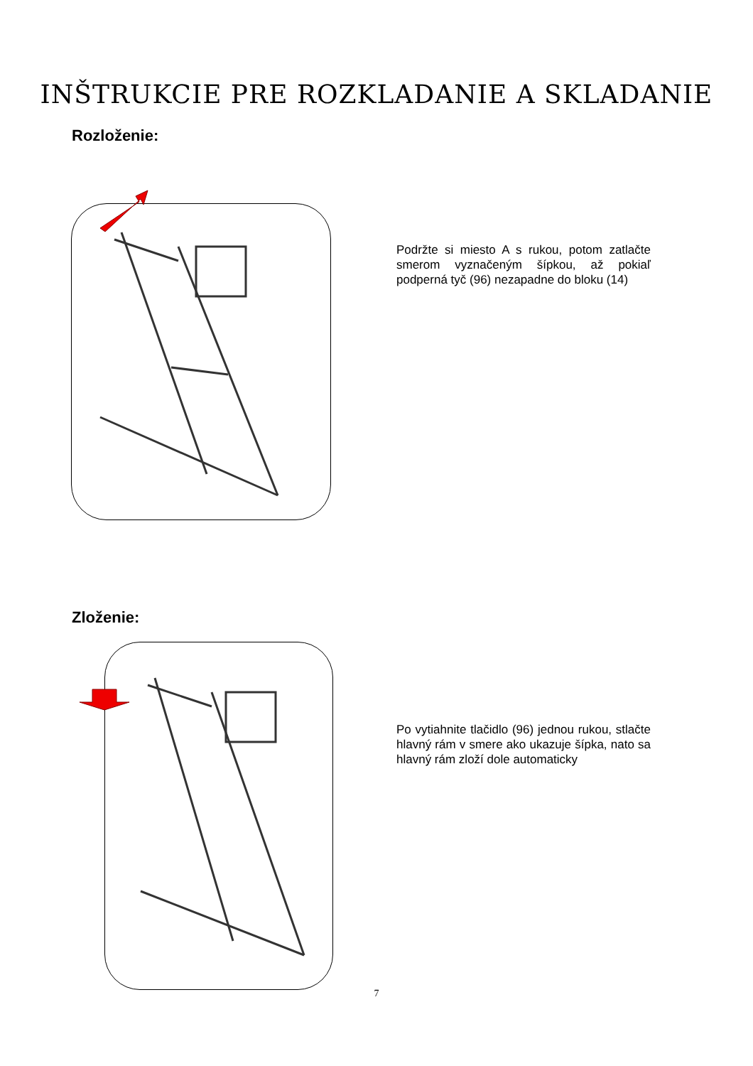INŠTRUKCIE PRE ROZKLADANIE A SKLADANIE
Rozloženie:
Podržte si miesto A s rukou, potom zatlačte smerom vyznačeným šípkou, až pokiaľ podperná tyč (96) nezapadne do bloku (14)
Zloženie:
Po vytiahnite tlačidlo (96) jednou rukou, stlačte hlavný rám v smere ako ukazuje šípka, nato sa hlavný rám zloží dole automaticky
7